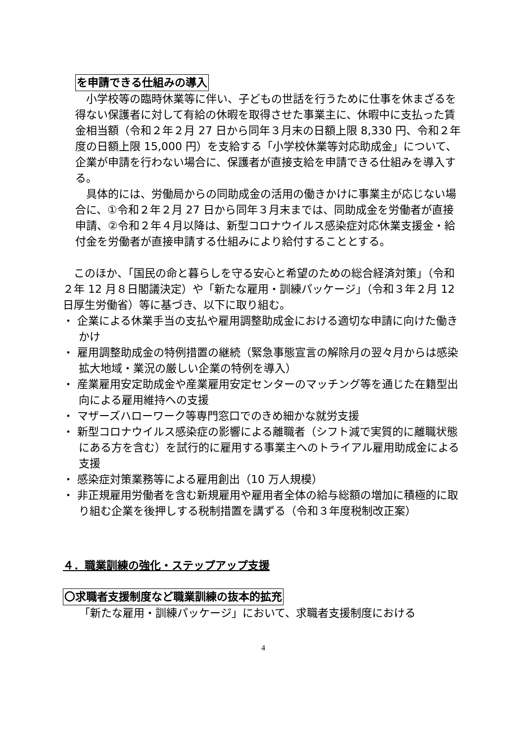を申請できる仕組みの導入
　小学校等の臨時休業等に伴い、子どもの世話を行うために仕事を休まざるを得ない保護者に対して有給の休暇を取得させた事業主に、休暇中に支払った賃金相当額（令和２年２月 27 日から同年３月末の日額上限 8,330 円、令和２年度の日額上限 15,000 円）を支給する「小学校休業等対応助成金」について、企業が申請を行わない場合に、保護者が直接支給を申請できる仕組みを導入する。
　具体的には、労働局からの同助成金の活用の働きかけに事業主が応じない場合に、①令和２年２月 27 日から同年３月末までは、同助成金を労働者が直接申請、②令和２年４月以降は、新型コロナウイルス感染症対応休業支援金・給付金を労働者が直接申請する仕組みにより給付することとする。
　このほか、「国民の命と暮らしを守る安心と希望のための総合経済対策」（令和２年 12 月８日閣議決定）や「新たな雇用・訓練パッケージ」（令和３年２月 12 日厚生労働省）等に基づき、以下に取り組む。
・ 企業による休業手当の支払や雇用調整助成金における適切な申請に向けた働きかけ
・ 雇用調整助成金の特例措置の継続（緊急事態宣言の解除月の翌々月からは感染拡大地域・業況の厳しい企業の特例を導入）
・ 産業雇用安定助成金や産業雇用安定センターのマッチング等を通じた在籍型出向による雇用維持への支援
・ マザーズハローワーク等専門窓口でのきめ細かな就労支援
・ 新型コロナウイルス感染症の影響による離職者（シフト減で実質的に離職状態にある方を含む）を試行的に雇用する事業主へのトライアル雇用助成金による支援
・ 感染症対策業務等による雇用創出（10 万人規模）
・ 非正規雇用労働者を含む新規雇用や雇用者全体の給与総額の増加に積極的に取り組む企業を後押しする税制措置を講ずる（令和３年度税制改正案）
４．職業訓練の強化・ステップアップ支援
〇求職者支援制度など職業訓練の抜本的拡充
　　「新たな雇用・訓練パッケージ」において、求職者支援制度における
4